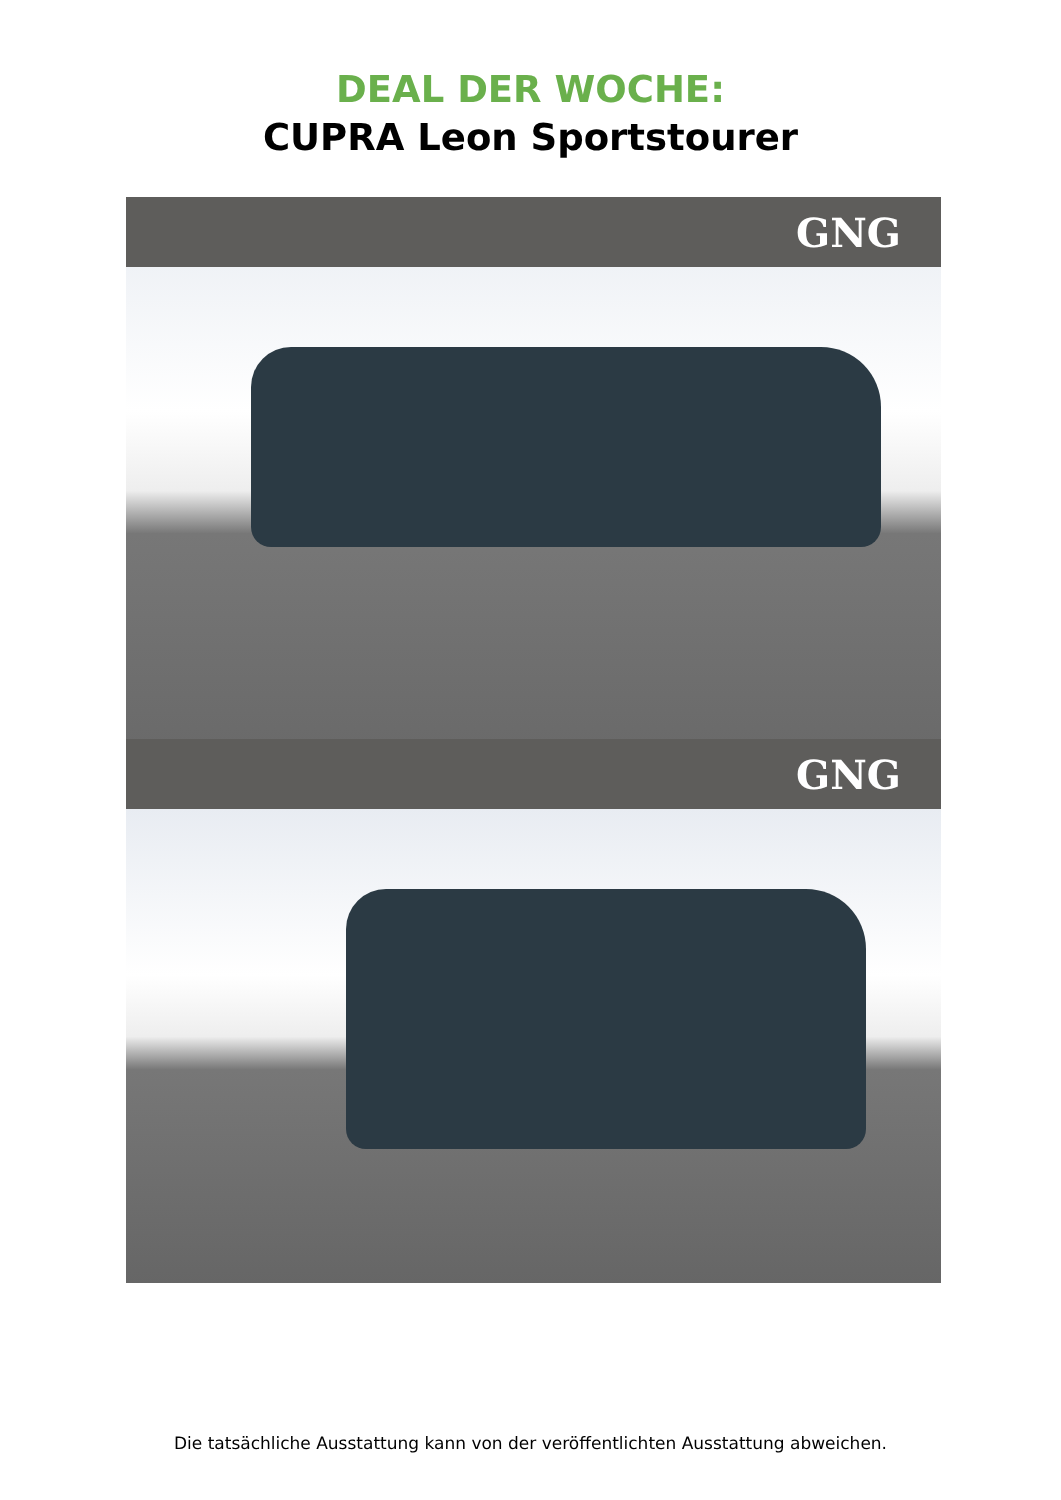DEAL DER WOCHE:
CUPRA Leon Sportstourer
GNG
GNG
Die tatsächliche Ausstattung kann von der veröffentlichten Ausstattung abweichen.